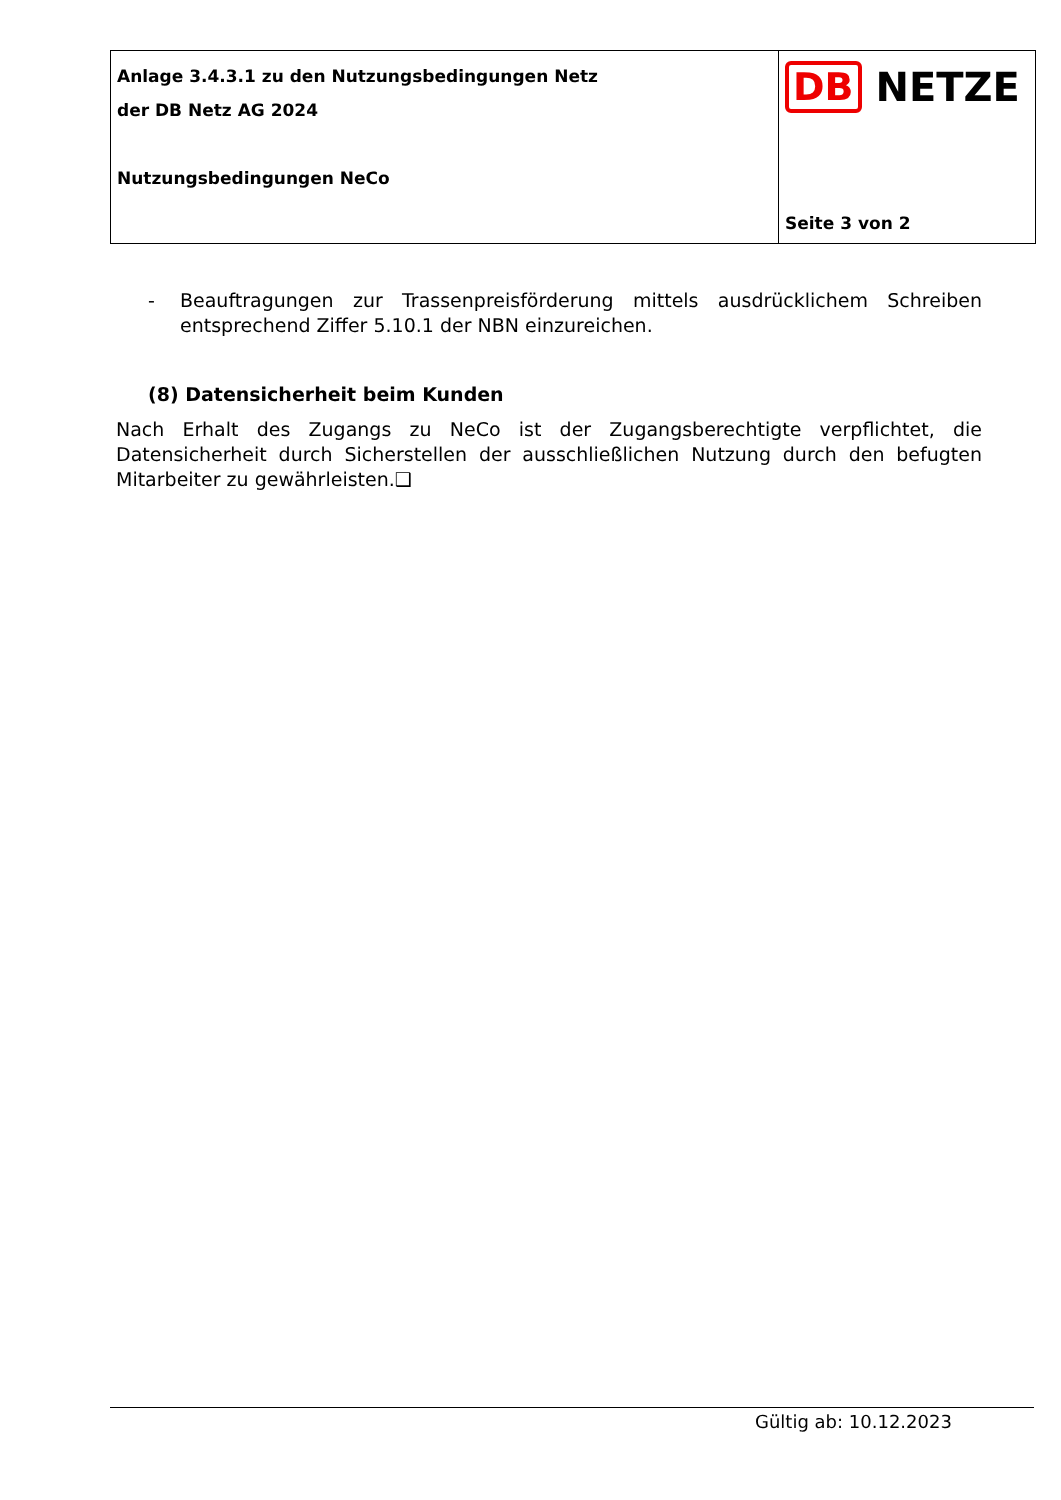Anlage 3.4.3.1 zu den Nutzungsbedingungen Netz
der DB Netz AG 2024
Nutzungsbedingungen NeCo
DB NETZE
Seite 3 von 2
- Beauftragungen zur Trassenpreisförderung mittels ausdrücklichem Schreiben entsprechend Ziffer 5.10.1 der NBN einzureichen.
(8) Datensicherheit beim Kunden
Nach Erhalt des Zugangs zu NeCo ist der Zugangsberechtigte verpflichtet, die Datensicherheit durch Sicherstellen der ausschließlichen Nutzung durch den befugten Mitarbeiter zu gewährleisten.❑
Gültig ab: 10.12.2023